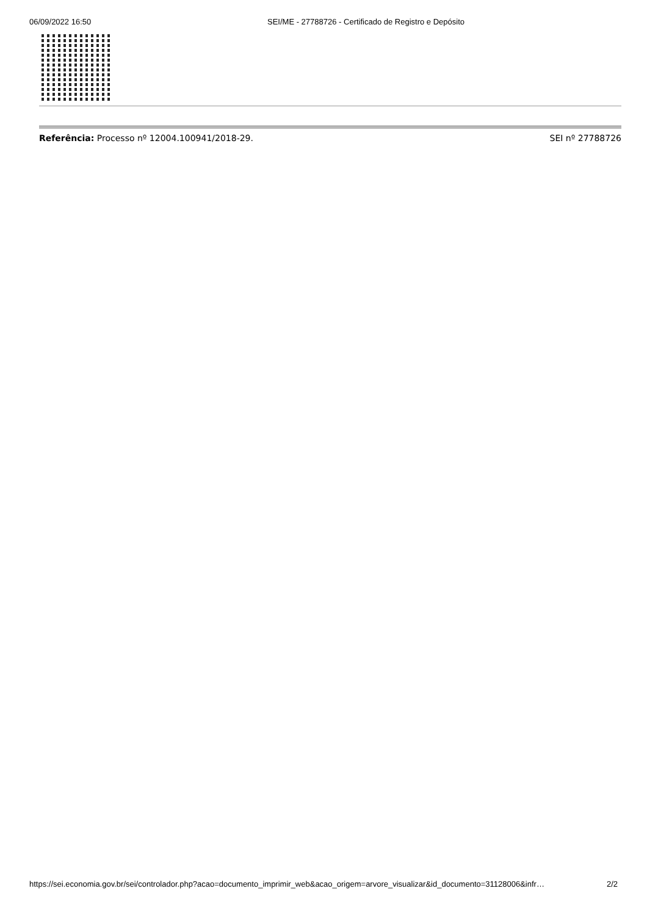06/09/2022 16:50 SEI/ME - 27788726 - Certificado de Registro e Depósito
Referência: Processo nº 12004.100941/2018-29. SEI nº 27788726
https://sei.economia.gov.br/sei/controlador.php?acao=documento_imprimir_web&acao_origem=arvore_visualizar&id_documento=31128006&infr… 2/2